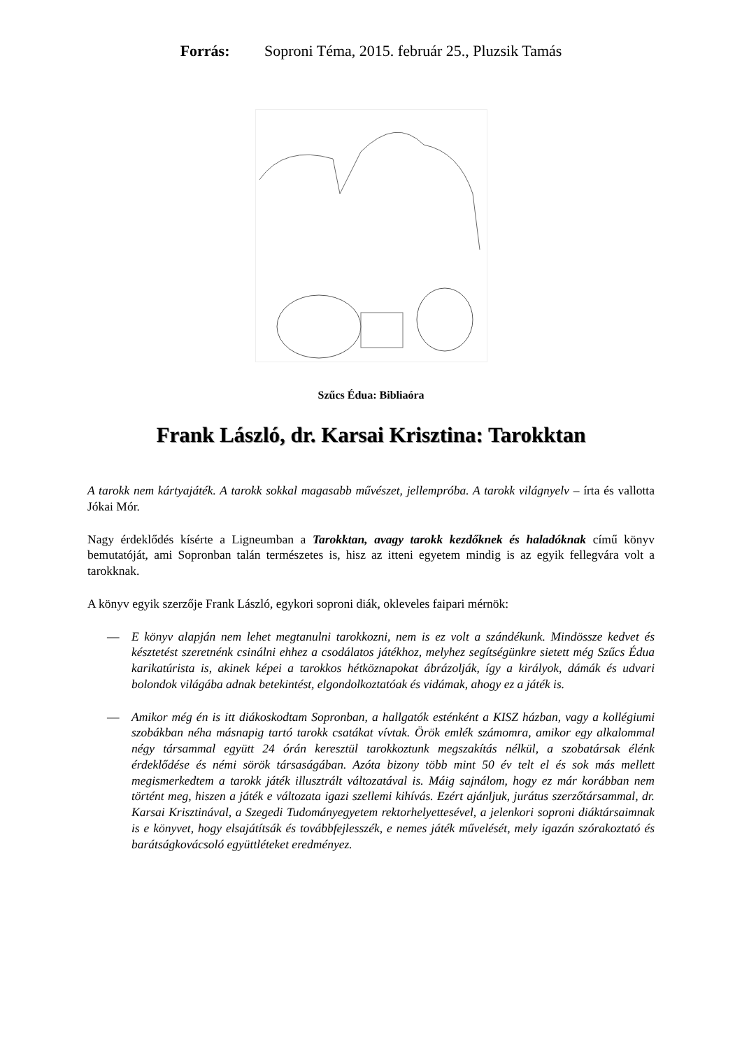Forrás: Soproni Téma, 2015. február 25., Pluzsik Tamás
Szűcs Édua: Bibliaóra
Frank László, dr. Karsai Krisztina: Tarokktan
A tarokk nem kártyajáték. A tarokk sokkal magasabb művészet, jellempróba. A tarokk világnyelv – írta és vallotta Jókai Mór.
Nagy érdeklődés kísérte a Ligneumban a Tarokktan, avagy tarokk kezdőknek és haladóknak című könyv bemutatóját, ami Sopronban talán természetes is, hisz az itteni egyetem mindig is az egyik fellegvára volt a tarokknak.
A könyv egyik szerzője Frank László, egykori soproni diák, okleveles faipari mérnök:
— E könyv alapján nem lehet megtanulni tarokkozni, nem is ez volt a szándékunk. Mindössze kedvet és késztetést szeretnénk csinálni ehhez a csodálatos játékhoz, melyhez segítségünkre sietett még Szűcs Édua karikatúrista is, akinek képei a tarokkos hétköznapokat ábrázolják, így a királyok, dámák és udvari bolondok világába adnak betekintést, elgondolkoztatóak és vidámak, ahogy ez a játék is.
— Amikor még én is itt diákoskodtam Sopronban, a hallgatók esténként a KISZ házban, vagy a kollégiumi szobákban néha másnapig tartó tarokk csatákat vívtak. Örök emlék számomra, amikor egy alkalommal négy társammal együtt 24 órán keresztül tarokkoztunk megszakítás nélkül, a szobatársak élénk érdeklődése és némi sörök társaságában. Azóta bizony több mint 50 év telt el és sok más mellett megismerkedtem a tarokk játék illusztrált változatával is. Máig sajnálom, hogy ez már korábban nem történt meg, hiszen a játék e változata igazi szellemi kihívás. Ezért ajánljuk, jurátus szerzőtársammal, dr. Karsai Krisztinával, a Szegedi Tudományegyetem rektorhelyettesével, a jelenkori soproni diáktársaimnak is e könyvet, hogy elsajátítsák és továbbfejlesszék, e nemes játék művelését, mely igazán szórakoztató és barátságkovácsoló együttléteket eredményez.